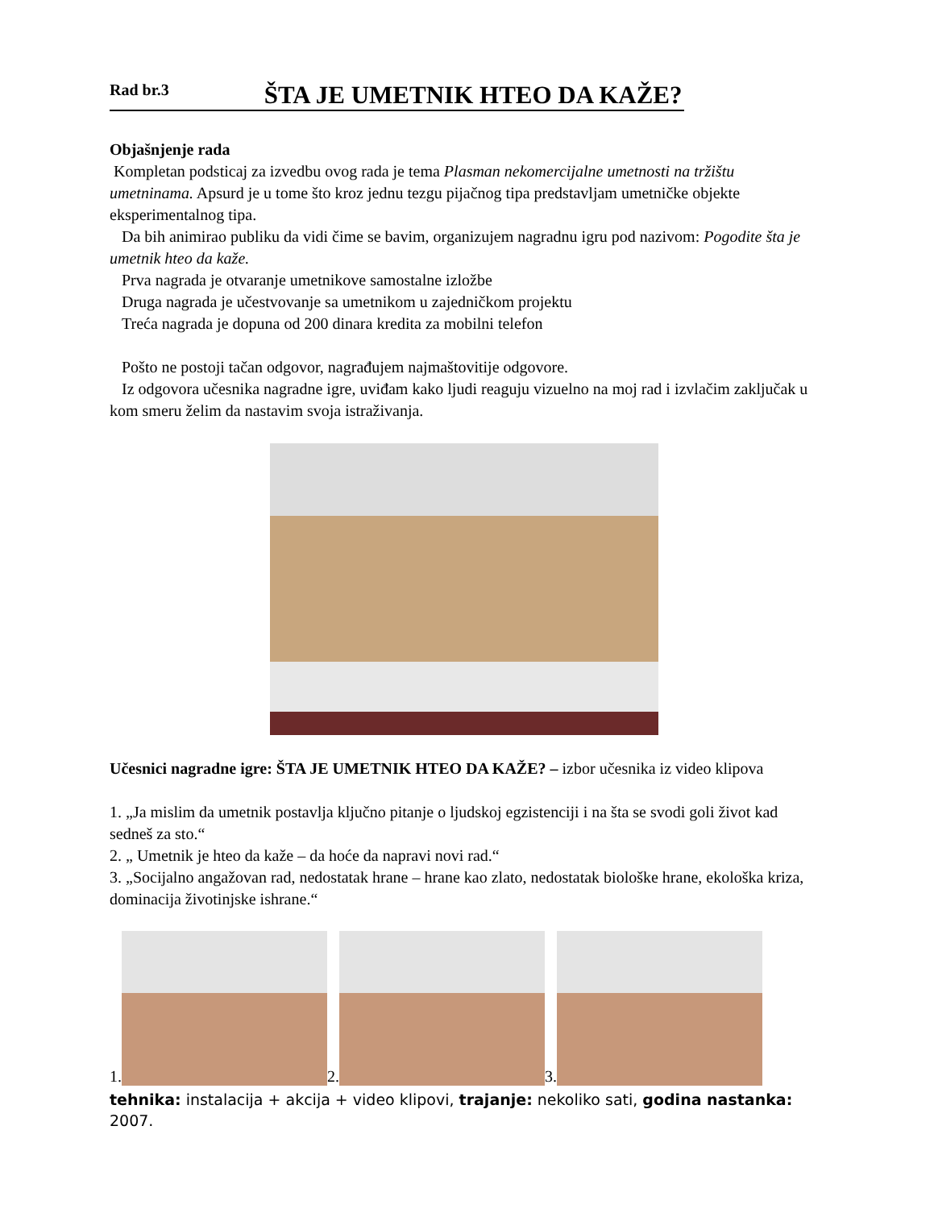Rad br.3 ŠTA JE UMETNIK HTEO DA KAŽE?
Objašnjenje rada
Kompletan podsticaj za izvedbu ovog rada je tema Plasman nekomercijalne umetnosti na tržištu umetninama. Apsurd je u tome što kroz jednu tezgu pijačnog tipa predstavljam umetničke objekte eksperimentalnog tipa.
Da bih animirao publiku da vidi čime se bavim, organizujem nagradnu igru pod nazivom: Pogodite šta je umetnik hteo da kaže.
Prva nagrada je otvaranje umetnikove samostalne izložbe
Druga nagrada je učestvovanje sa umetnikom u zajedničkom projektu
Treća nagrada je dopuna od 200 dinara kredita za mobilni telefon
Pošto ne postoji tačan odgovor, nagrađujem najmaštovitije odgovore.
Iz odgovora učesnika nagradne igre, uviđam kako ljudi reaguju vizuelno na moj rad i izvlačim zaključak u kom smeru želim da nastavim svoja istraživanja.
Učesnici nagradne igre: ŠTA JE UMETNIK HTEO DA KAŽE? – izbor učesnika iz video klipova
1. „Ja mislim da umetnik postavlja ključno pitanje o ljudskoj egzistenciji i na šta se svodi goli život kad sedneš za sto.“
2. „ Umetnik je hteo da kaže – da hoće da napravi novi rad.“
3. „Socijalno angažovan rad, nedostatak hrane – hrane kao zlato, nedostatak biološke hrane, ekološka kriza, dominacija životinjske ishrane.“
1.
2.
3.
tehnika: instalacija + akcija + video klipovi, trajanje: nekoliko sati, godina nastanka: 2007.